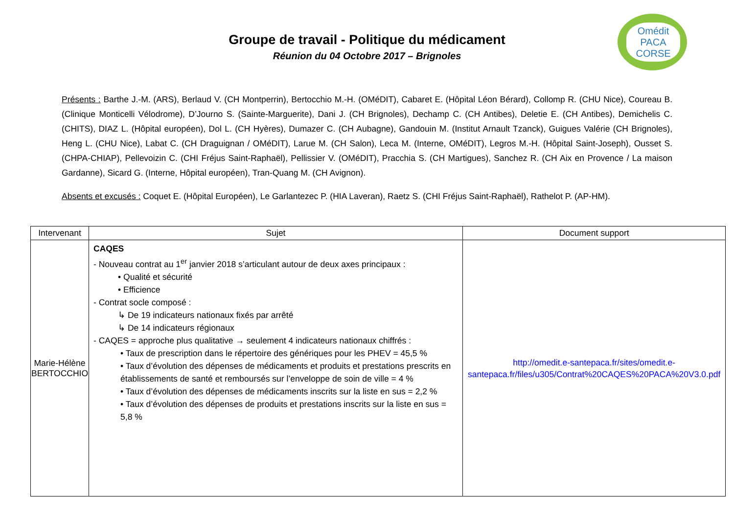Groupe de travail - Politique du médicament
Réunion du 04 Octobre 2017 – Brignoles
Omédit
PACA
CORSE
Présents : Barthe J.-M. (ARS), Berlaud V. (CH Montperrin), Bertocchio M.-H. (OMéDIT), Cabaret E. (Hôpital Léon Bérard), Collomp R. (CHU Nice), Coureau B. (Clinique Monticelli Vélodrome), D’Journo S. (Sainte-Marguerite), Dani J. (CH Brignoles), Dechamp C. (CH Antibes), Deletie E. (CH Antibes), Demichelis C. (CHITS), DIAZ L. (Hôpital européen), Dol L. (CH Hyères), Dumazer C. (CH Aubagne), Gandouin M. (Institut Arnault Tzanck), Guigues Valérie (CH Brignoles), Heng L. (CHU Nice), Labat C. (CH Draguignan / OMéDIT), Larue M. (CH Salon), Leca M. (Interne, OMéDIT), Legros M.-H. (Hôpital Saint-Joseph), Ousset S. (CHPA-CHIAP), Pellevoizin C. (CHI Fréjus Saint-Raphaël), Pellissier V. (OMéDIT), Pracchia S. (CH Martigues), Sanchez R. (CH Aix en Provence / La maison Gardanne), Sicard G. (Interne, Hôpital européen), Tran-Quang M. (CH Avignon).
Absents et excusés : Coquet E. (Hôpital Européen), Le Garlantezec P. (HIA Laveran), Raetz S. (CHI Fréjus Saint-Raphaël), Rathelot P. (AP-HM).
| Intervenant | Sujet | Document support |
| --- | --- | --- |
| Marie-Hélène BERTOCCHIO | CAQES - Nouveau contrat au 1<sup>er</sup> janvier 2018 s’articulant autour de deux axes principaux : • Qualité et sécurité • Efficience - Contrat socle composé : ↳ De 19 indicateurs nationaux fixés par arrêté ↳ De 14 indicateurs régionaux - CAQES = approche plus qualitative → seulement 4 indicateurs nationaux chiffrés : • Taux de prescription dans le répertoire des génériques pour les PHEV = 45,5 % • Taux d’évolution des dépenses de médicaments et produits et prestations prescrits en établissements de santé et remboursés sur l’enveloppe de soin de ville = 4 % • Taux d’évolution des dépenses de médicaments inscrits sur la liste en sus = 2,2 % • Taux d’évolution des dépenses de produits et prestations inscrits sur la liste en sus = 5,8 % | http://omedit.e-santepaca.fr/sites/omedit.e-santepaca.fr/files/u305/Contrat%20CAQES%20PACA%20V3.0.pdf |